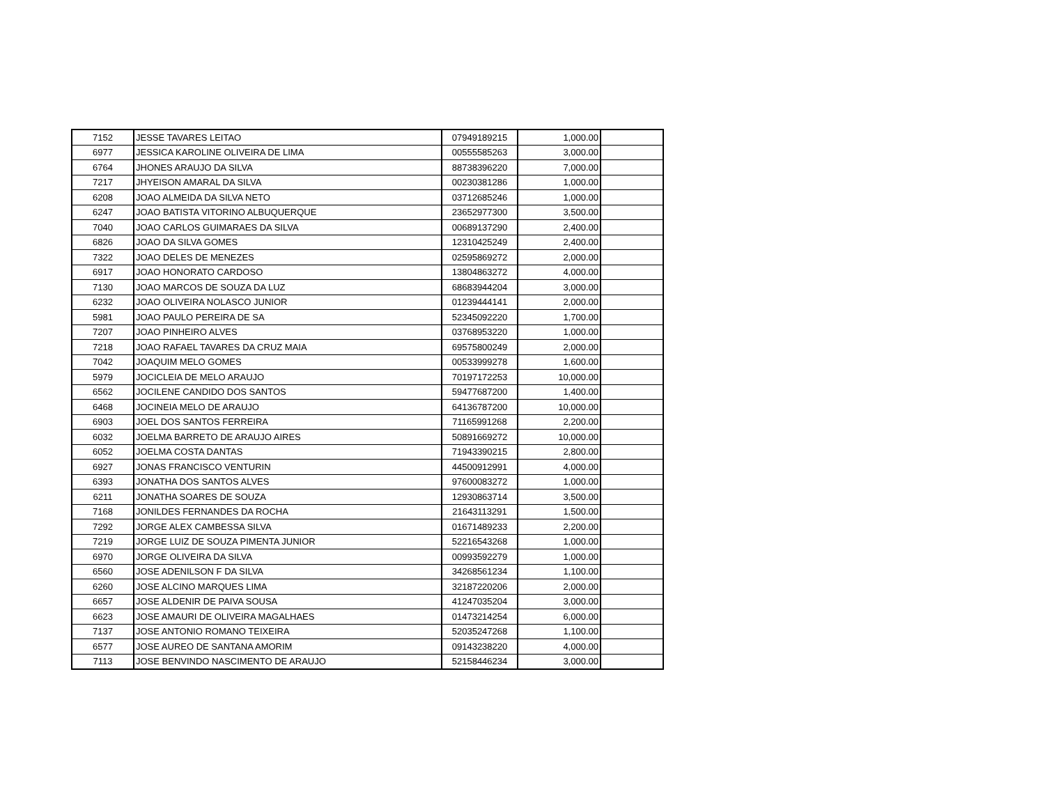| 7152 | JESSE TAVARES LEITAO | 07949189215 | 1,000.00 | |
| 6977 | JESSICA KAROLINE OLIVEIRA DE LIMA | 00555585263 | 3,000.00 | |
| 6764 | JHONES ARAUJO DA SILVA | 88738396220 | 7,000.00 | |
| 7217 | JHYEISON AMARAL DA SILVA | 00230381286 | 1,000.00 | |
| 6208 | JOAO ALMEIDA DA SILVA NETO | 03712685246 | 1,000.00 | |
| 6247 | JOAO BATISTA VITORINO ALBUQUERQUE | 23652977300 | 3,500.00 | |
| 7040 | JOAO CARLOS GUIMARAES DA SILVA | 00689137290 | 2,400.00 | |
| 6826 | JOAO DA SILVA GOMES | 12310425249 | 2,400.00 | |
| 7322 | JOAO DELES DE MENEZES | 02595869272 | 2,000.00 | |
| 6917 | JOAO HONORATO CARDOSO | 13804863272 | 4,000.00 | |
| 7130 | JOAO MARCOS DE SOUZA DA LUZ | 68683944204 | 3,000.00 | |
| 6232 | JOAO OLIVEIRA NOLASCO JUNIOR | 01239444141 | 2,000.00 | |
| 5981 | JOAO PAULO PEREIRA DE SA | 52345092220 | 1,700.00 | |
| 7207 | JOAO PINHEIRO ALVES | 03768953220 | 1,000.00 | |
| 7218 | JOAO RAFAEL TAVARES DA CRUZ MAIA | 69575800249 | 2,000.00 | |
| 7042 | JOAQUIM MELO GOMES | 00533999278 | 1,600.00 | |
| 5979 | JOCICLEIA DE MELO ARAUJO | 70197172253 | 10,000.00 | |
| 6562 | JOCILENE CANDIDO DOS SANTOS | 59477687200 | 1,400.00 | |
| 6468 | JOCINEIA MELO DE ARAUJO | 64136787200 | 10,000.00 | |
| 6903 | JOEL DOS SANTOS FERREIRA | 71165991268 | 2,200.00 | |
| 6032 | JOELMA BARRETO DE ARAUJO AIRES | 50891669272 | 10,000.00 | |
| 6052 | JOELMA COSTA DANTAS | 71943390215 | 2,800.00 | |
| 6927 | JONAS FRANCISCO VENTURIN | 44500912991 | 4,000.00 | |
| 6393 | JONATHA DOS SANTOS ALVES | 97600083272 | 1,000.00 | |
| 6211 | JONATHA SOARES DE SOUZA | 12930863714 | 3,500.00 | |
| 7168 | JONILDES FERNANDES DA ROCHA | 21643113291 | 1,500.00 | |
| 7292 | JORGE ALEX CAMBESSA SILVA | 01671489233 | 2,200.00 | |
| 7219 | JORGE LUIZ DE SOUZA PIMENTA JUNIOR | 52216543268 | 1,000.00 | |
| 6970 | JORGE OLIVEIRA DA SILVA | 00993592279 | 1,000.00 | |
| 6560 | JOSE ADENILSON F DA SILVA | 34268561234 | 1,100.00 | |
| 6260 | JOSE ALCINO MARQUES LIMA | 32187220206 | 2,000.00 | |
| 6657 | JOSE ALDENIR DE PAIVA SOUSA | 41247035204 | 3,000.00 | |
| 6623 | JOSE AMAURI DE OLIVEIRA MAGALHAES | 01473214254 | 6,000.00 | |
| 7137 | JOSE ANTONIO ROMANO TEIXEIRA | 52035247268 | 1,100.00 | |
| 6577 | JOSE AUREO DE SANTANA AMORIM | 09143238220 | 4,000.00 | |
| 7113 | JOSE BENVINDO NASCIMENTO DE ARAUJO | 52158446234 | 3,000.00 | |